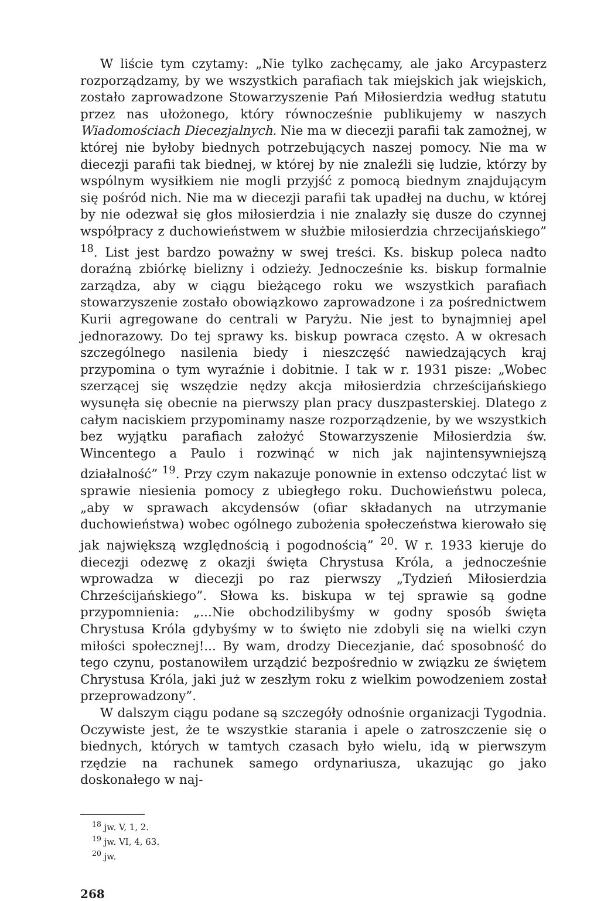W liście tym czytamy: „Nie tylko zachęcamy, ale jako Arcypasterz rozporządzamy, by we wszystkich parafiach tak miejskich jak wiejskich, zostało zaprowadzone Stowarzyszenie Pań Miłosierdzia według statutu przez nas ułożonego, który równocześnie publikujemy w naszych Wiadomościach Diecezjalnych. Nie ma w diecezji parafii tak zamożnej, w której nie byłoby biednych potrzebujących naszej pomocy. Nie ma w diecezji parafii tak biednej, w której by nie znaleźli się ludzie, którzy by wspólnym wysiłkiem nie mogli przyjść z pomocą biednym znajdującym się pośród nich. Nie ma w diecezji parafii tak upadłej na duchu, w której by nie odezwał się głos miłosierdzia i nie znalazły się dusze do czynnej współpracy z duchowieństwem w służbie miłosierdzia chrzecijańskiego” <sup>18</sup>. List jest bardzo poważny w swej treści. Ks. biskup poleca nadto doraźną zbiórkę bielizny i odzieży. Jednocześnie ks. biskup formalnie zarządza, aby w ciągu bieżącego roku we wszystkich parafiach stowarzyszenie zostało obowiązkowo zaprowadzone i za pośrednictwem Kurii agregowane do centrali w Paryżu. Nie jest to bynajmniej apel jednorazowy. Do tej sprawy ks. biskup powraca często. A w okresach szczególnego nasilenia biedy i nieszczęść nawiedzających kraj przypomina o tym wyraźnie i dobitnie. I tak w r. 1931 pisze: „Wobec szerzącej się wszędzie nędzy akcja miłosierdzia chrześcijańskiego wysunęła się obecnie na pierwszy plan pracy duszpasterskiej. Dlatego z całym naciskiem przypominamy nasze rozporządzenie, by we wszystkich bez wyjątku parafiach założyć Stowarzyszenie Miłosierdzia św. Wincentego a Paulo i rozwinąć w nich jak najintensywniejszą działalność” <sup>19</sup>. Przy czym nakazuje ponownie in extenso odczytać list w sprawie niesienia pomocy z ubiegłego roku. Duchowieństwu poleca, „aby w sprawach akcydensów (ofiar składanych na utrzymanie duchowieństwa) wobec ogólnego zubożenia społeczeństwa kierowało się jak największą względnością i pogodnością” <sup>20</sup>. W r. 1933 kieruje do diecezji odezwę z okazji święta Chrystusa Króla, a jednocześnie wprowadza w diecezji po raz pierwszy „Tydzień Miłosierdzia Chrześcijańskiego”. Słowa ks. biskupa w tej sprawie są godne przypomnienia: „...Nie obchodzilibyśmy w godny sposób święta Chrystusa Króla gdybyśmy w to święto nie zdobyli się na wielki czyn miłości społecznej!... By wam, drodzy Diecezjanie, dać sposobność do tego czynu, postanowiłem urządzić bezpośrednio w związku ze świętem Chrystusa Króla, jaki już w zeszłym roku z wielkim powodzeniem został przeprowadzony”.
W dalszym ciągu podane są szczegóły odnośnie organizacji Tygodnia. Oczywiste jest, że te wszystkie starania i apele o zatroszczenie się o biednych, których w tamtych czasach było wielu, idą w pierwszym rzędzie na rachunek samego ordynariusza, ukazując go jako doskonałego w naj-
<sup>18</sup> jw. V, 1, 2.
<sup>19</sup> jw. VI, 4, 63.
<sup>20</sup> jw.
268